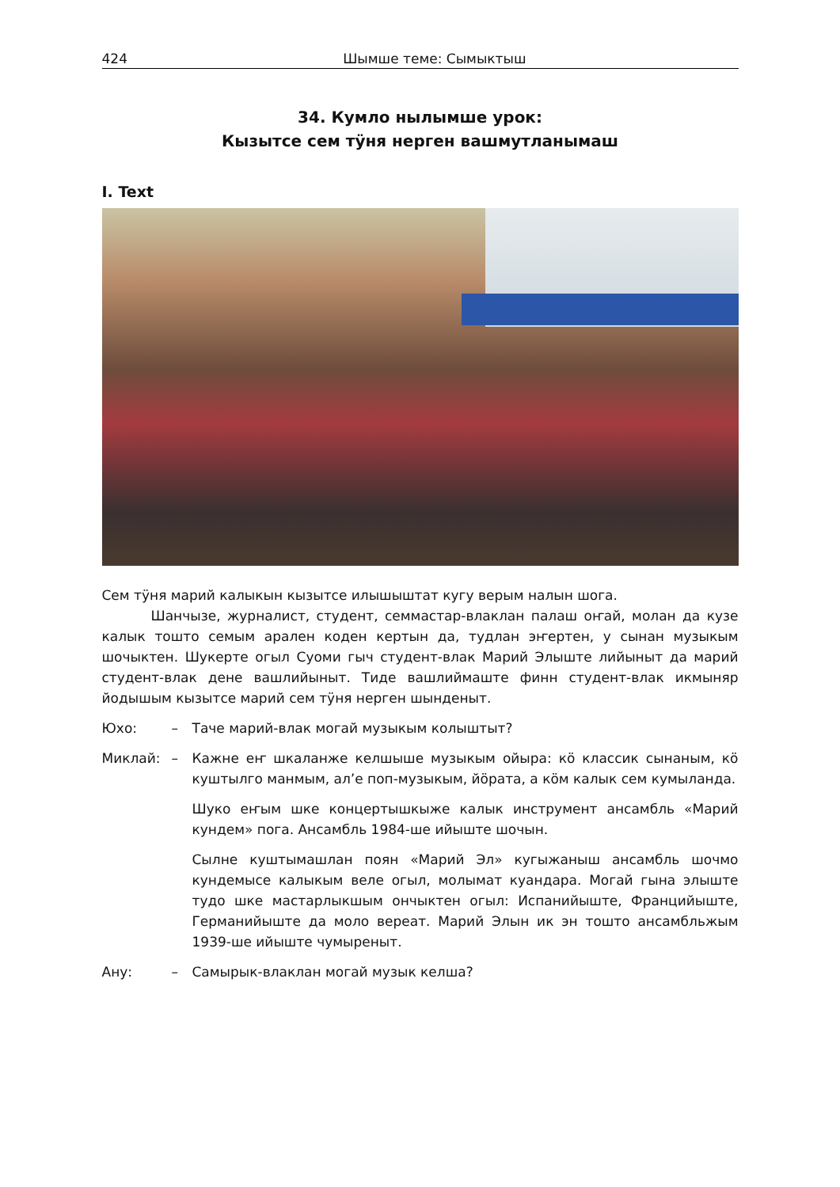424 Шымше теме: Сымыктыш
34. Кумло нылымше урок:
Кызытсе сем тӱня нерген вашмутланымаш
I. Text
Сем тӱня марий калыкын кызытсе илышыштат кугу верым налын шога.
Шанчызе, журналист, студент, семмастар-влаклан палаш оҥай, молан да кузе калык тошто семым арален коден кертын да, тудлан эҥертен, у сынан музыкым шочыктен. Шукерте огыл Суоми гыч студент-влак Марий Элыште лийыныт да марий студент-влак дене вашлийыныт. Тиде вашлиймаште финн студент-влак икмыняр йодышым кызытсе марий сем тӱня нерген шынденыт.
Юхо: – Таче марий-влак могай музыкым колыштыт?
Миклай: – Кажне еҥ шкаланже келшыше музыкым ойыра: кӧ классик сынаным, кӧ куштылго манмым, ал’е поп-музыкым, йӧрата, а кӧм калык сем кумыланда.
Шуко еҥым шке концертышкыже калык инструмент ансамбль «Марий кундем» пога. Ансамбль 1984-ше ийыште шочын.
Сылне куштымашлан поян «Марий Эл» кугыжаныш ансамбль шочмо кундемысе калыкым веле огыл, молымат куандара. Могай гына элыште тудо шке мастарлыкшым ончыктен огыл: Испанийыште, Францийыште, Германийыште да моло вереат. Марий Элын ик эн тошто ансамбльжым 1939-ше ийыште чумыреныт.
Ану: – Самырык-влаклан могай музык келша?